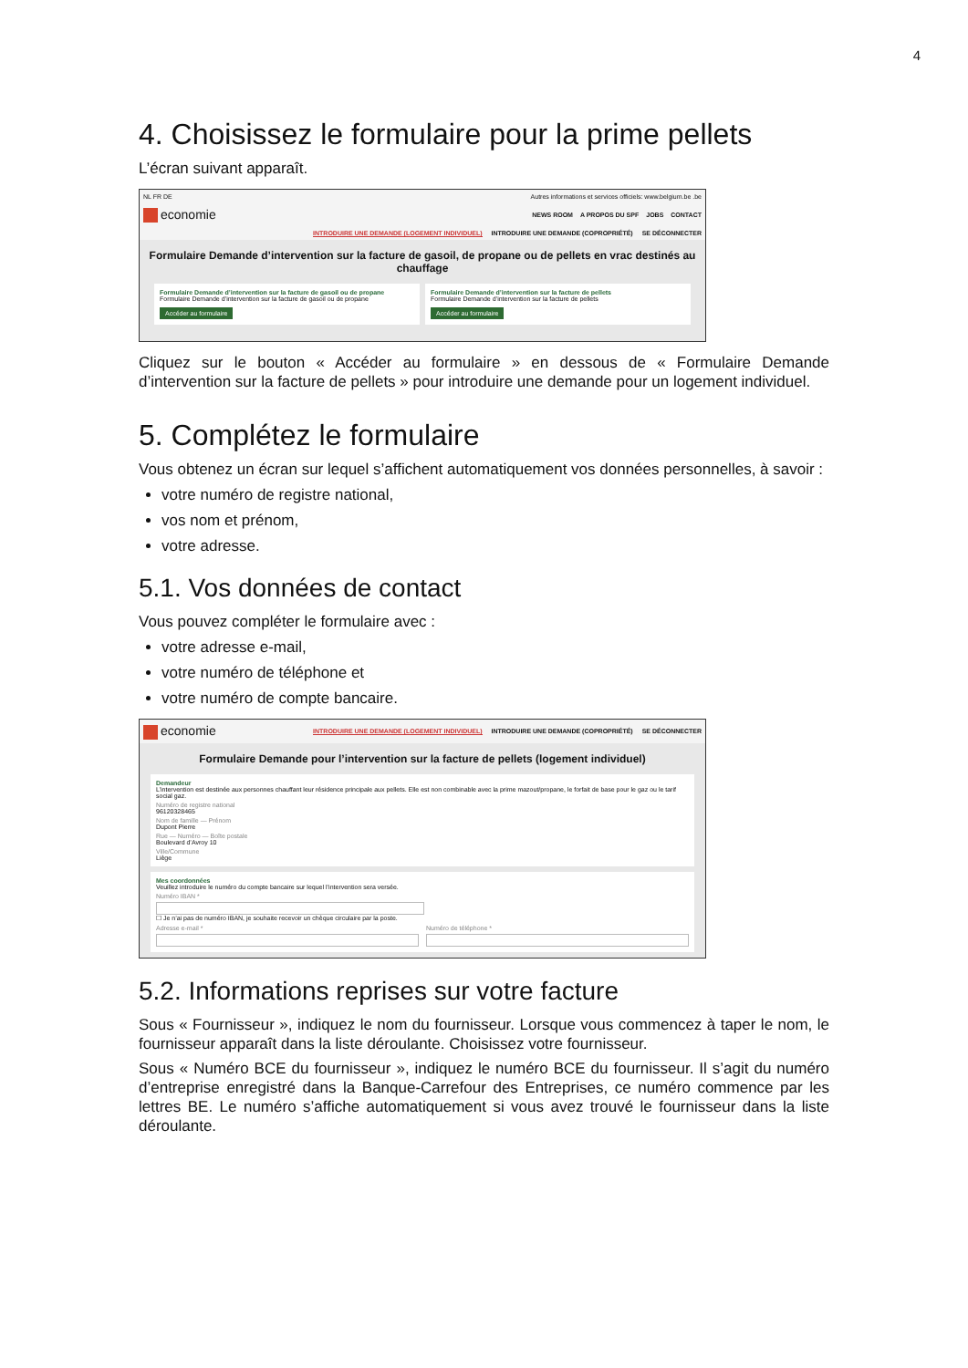4
4. Choisissez le formulaire pour la prime pellets
L’écran suivant apparaît.
NL FR DE Autres informations et services officiels: www.belgium.be .be
economie NEWS ROOM A PROPOS DU SPF JOBS CONTACT
INTRODUIRE UNE DEMANDE (LOGEMENT INDIVIDUEL) INTRODUIRE UNE DEMANDE (COPROPRIÉTÉ) SE DÉCONNECTER
Formulaire Demande d’intervention sur la facture de gasoil, de propane ou de pellets en vrac destinés au chauffage
Formulaire Demande d’intervention sur la facture de gasoil ou de propane
Formulaire Demande d’intervention sur la facture de gasoil ou de propane
Accéder au formulaire
Formulaire Demande d’intervention sur la facture de pellets
Formulaire Demande d’intervention sur la facture de pellets
Accéder au formulaire
Cliquez sur le bouton « Accéder au formulaire » en dessous de « Formulaire Demande d’intervention sur la facture de pellets » pour introduire une demande pour un logement individuel.
5. Complétez le formulaire
Vous obtenez un écran sur lequel s’affichent automatiquement vos données personnelles, à savoir :
votre numéro de registre national,
vos nom et prénom,
votre adresse.
5.1. Vos données de contact
Vous pouvez compléter le formulaire avec :
votre adresse e-mail,
votre numéro de téléphone et
votre numéro de compte bancaire.
economie INTRODUIRE UNE DEMANDE (LOGEMENT INDIVIDUEL) INTRODUIRE UNE DEMANDE (COPROPRIÉTÉ) SE DÉCONNECTER
Formulaire Demande pour l’intervention sur la facture de pellets (logement individuel)
Demandeur
L’intervention est destinée aux personnes chauffant leur résidence principale aux pellets. Elle est non combinable avec la prime mazout/propane, le forfait de base pour le gaz ou le tarif social gaz.
Numéro de registre national
96120328465
Nom de famille — Prénom
Dupont Pierre
Rue — Numéro — Boîte postale
Boulevard d’Avroy 10
Ville/Commune
Liège
Mes coordonnées
Veuillez introduire le numéro du compte bancaire sur lequel l’intervention sera versée.
Numéro IBAN *
☐ Je n’ai pas de numéro IBAN, je souhaite recevoir un chèque circulaire par la poste.
Adresse e-mail * Numéro de téléphone *
5.2. Informations reprises sur votre facture
Sous « Fournisseur », indiquez le nom du fournisseur. Lorsque vous commencez à taper le nom, le fournisseur apparaît dans la liste déroulante. Choisissez votre fournisseur.
Sous « Numéro BCE du fournisseur », indiquez le numéro BCE du fournisseur. Il s’agit du numéro d’entreprise enregistré dans la Banque-Carrefour des Entreprises, ce numéro commence par les lettres BE. Le numéro s’affiche automatiquement si vous avez trouvé le fournisseur dans la liste déroulante.